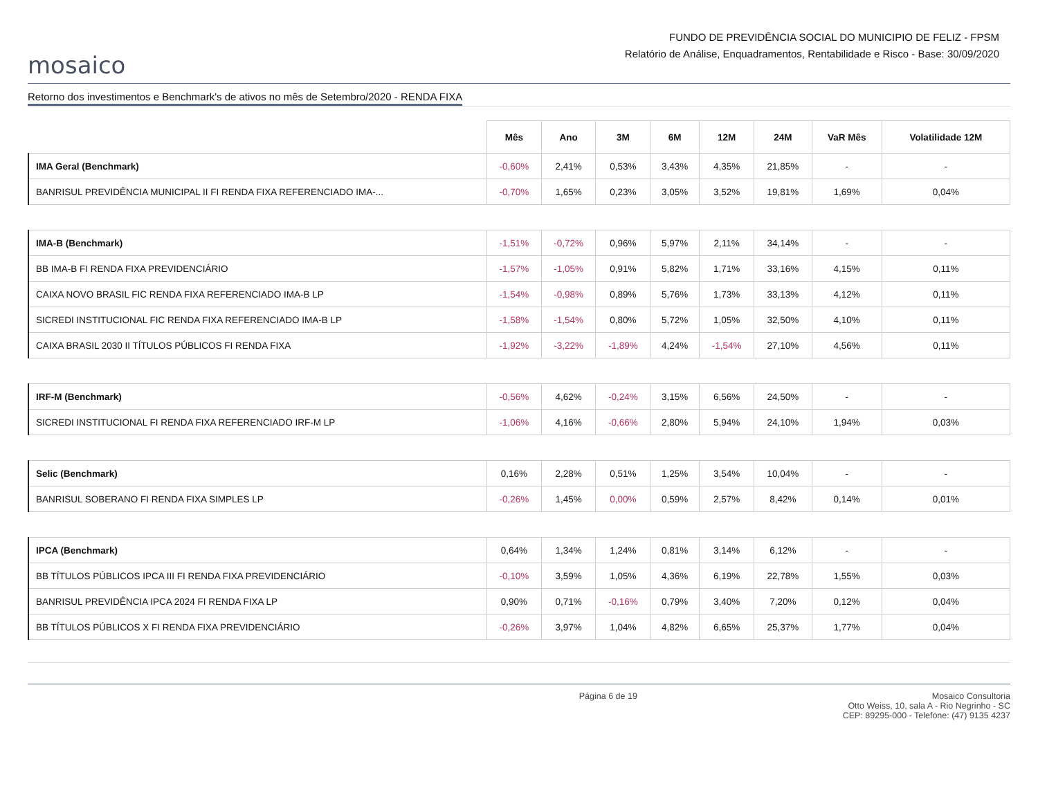mosaico
FUNDO DE PREVIDÊNCIA SOCIAL DO MUNICIPIO DE FELIZ - FPSM
Relatório de Análise, Enquadramentos, Rentabilidade e Risco - Base: 30/09/2020
Retorno dos investimentos e Benchmark's de ativos no mês de Setembro/2020 - RENDA FIXA
| | Mês | Ano | 3M | 6M | 12M | 24M | VaR Mês | Volatilidade 12M |
| --- | --- | --- | --- | --- | --- | --- | --- | --- |
| IMA Geral (Benchmark) | -0,60% | 2,41% | 0,53% | 3,43% | 4,35% | 21,85% | - | - |
| BANRISUL PREVIDÊNCIA MUNICIPAL II FI RENDA FIXA REFERENCIADO IMA-... | -0,70% | 1,65% | 0,23% | 3,05% | 3,52% | 19,81% | 1,69% | 0,04% |
| IMA-B (Benchmark) | -1,51% | -0,72% | 0,96% | 5,97% | 2,11% | 34,14% | - | - |
| BB IMA-B FI RENDA FIXA PREVIDENCIÁRIO | -1,57% | -1,05% | 0,91% | 5,82% | 1,71% | 33,16% | 4,15% | 0,11% |
| CAIXA NOVO BRASIL FIC RENDA FIXA REFERENCIADO IMA-B LP | -1,54% | -0,98% | 0,89% | 5,76% | 1,73% | 33,13% | 4,12% | 0,11% |
| SICREDI INSTITUCIONAL FIC RENDA FIXA REFERENCIADO IMA-B LP | -1,58% | -1,54% | 0,80% | 5,72% | 1,05% | 32,50% | 4,10% | 0,11% |
| CAIXA BRASIL 2030 II TÍTULOS PÚBLICOS FI RENDA FIXA | -1,92% | -3,22% | -1,89% | 4,24% | -1,54% | 27,10% | 4,56% | 0,11% |
| IRF-M (Benchmark) | -0,56% | 4,62% | -0,24% | 3,15% | 6,56% | 24,50% | - | - |
| SICREDI INSTITUCIONAL FI RENDA FIXA REFERENCIADO IRF-M LP | -1,06% | 4,16% | -0,66% | 2,80% | 5,94% | 24,10% | 1,94% | 0,03% |
| Selic (Benchmark) | 0,16% | 2,28% | 0,51% | 1,25% | 3,54% | 10,04% | - | - |
| BANRISUL SOBERANO FI RENDA FIXA SIMPLES LP | -0,26% | 1,45% | 0,00% | 0,59% | 2,57% | 8,42% | 0,14% | 0,01% |
| IPCA (Benchmark) | 0,64% | 1,34% | 1,24% | 0,81% | 3,14% | 6,12% | - | - |
| BB TÍTULOS PÚBLICOS IPCA III FI RENDA FIXA PREVIDENCIÁRIO | -0,10% | 3,59% | 1,05% | 4,36% | 6,19% | 22,78% | 1,55% | 0,03% |
| BANRISUL PREVIDÊNCIA IPCA 2024 FI RENDA FIXA LP | 0,90% | 0,71% | -0,16% | 0,79% | 3,40% | 7,20% | 0,12% | 0,04% |
| BB TÍTULOS PÚBLICOS X FI RENDA FIXA PREVIDENCIÁRIO | -0,26% | 3,97% | 1,04% | 4,82% | 6,65% | 25,37% | 1,77% | 0,04% |
Página 6 de 19 Mosaico Consultoria
Otto Weiss, 10, sala A - Rio Negrinho - SC
CEP: 89295-000 - Telefone: (47) 9135 4237